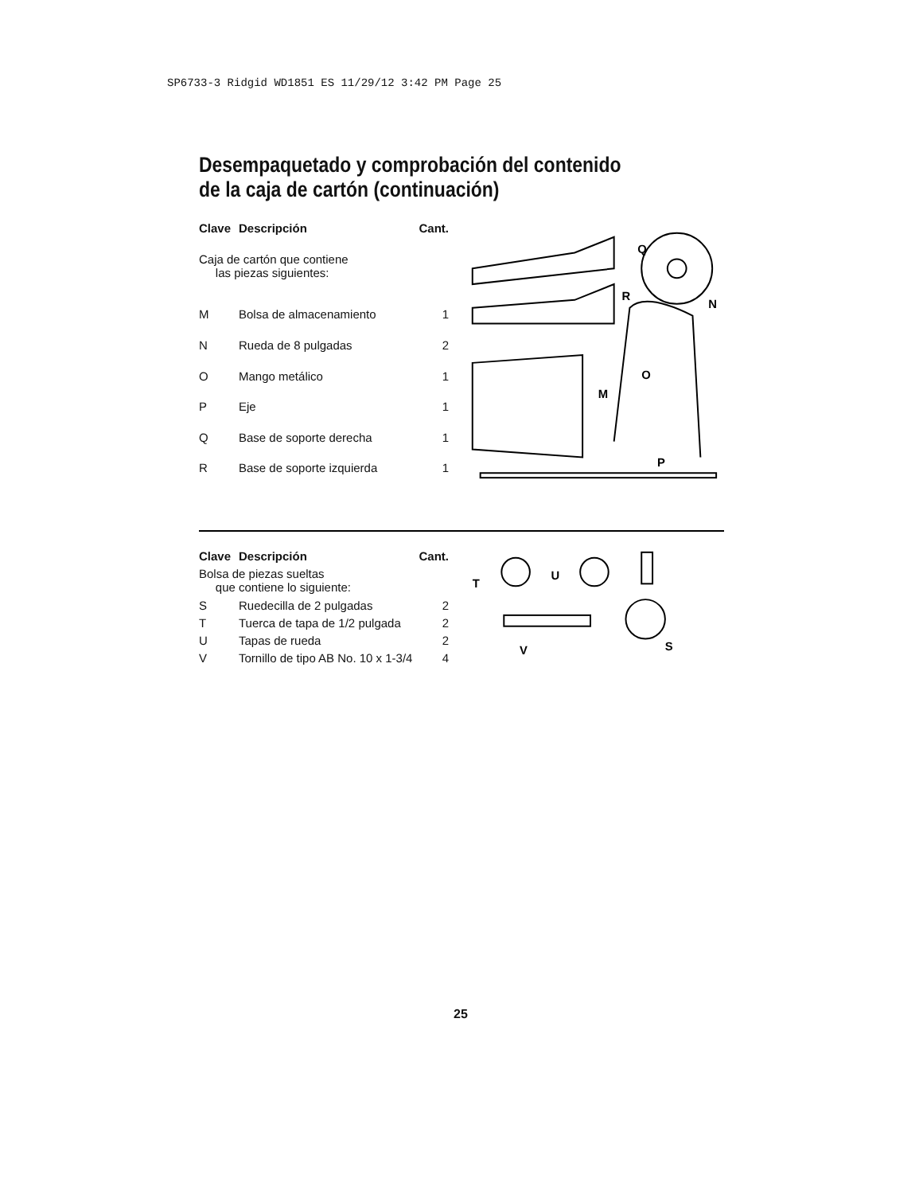SP6733-3 Ridgid WD1851 ES 11/29/12 3:42 PM Page 25
Desempaquetado y comprobación del contenido
de la caja de cartón (continuación)
| Clave | Descripción | Cant. |
| --- | --- | --- |
| Caja de cartón que contiene las piezas siguientes: | | |
| M | Bolsa de almacenamiento | 1 |
| N | Rueda de 8 pulgadas | 2 |
| O | Mango metálico | 1 |
| P | Eje | 1 |
| Q | Base de soporte derecha | 1 |
| R | Base de soporte izquierda | 1 |
Q
N
R
O
M
P
| Clave | Descripción | Cant. |
| --- | --- | --- |
| Bolsa de piezas sueltas que contiene lo siguiente: | | |
| S | Ruedecilla de 2 pulgadas | 2 |
| T | Tuerca de tapa de 1/2 pulgada | 2 |
| U | Tapas de rueda | 2 |
| V | Tornillo de tipo AB No. 10 x 1-3/4 | 4 |
T
U
V
S
25